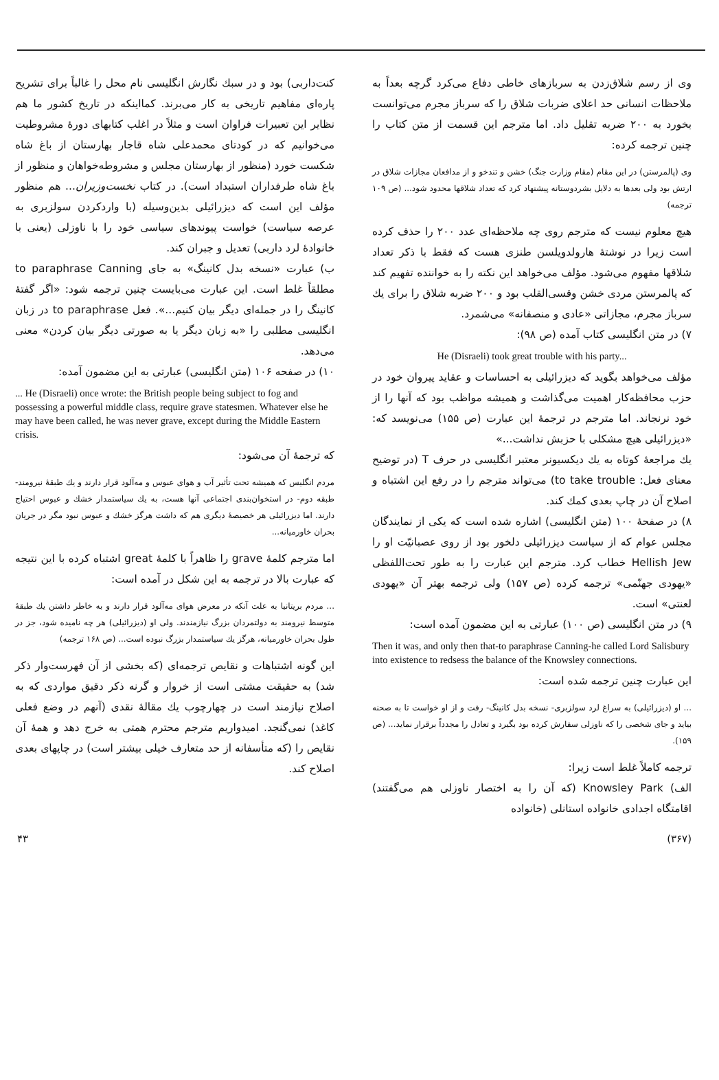وی از رسم شلاق‌زدن به سربازهای خاطی دفاع می‌کرد گرچه بعداً به ملاحظات انسانی حد اعلای ضربات شلاق را که سرباز مجرم می‌توانست بخورد به ۲۰۰ ضربه تقلیل داد. اما مترجم این قسمت از متن کتاب را چنین ترجمه کرده:
وی (پالمرستن) در این مقام (مقام وزارت جنگ) خشن و تندخو و از مدافعان مجازات شلاق در ارتش بود ولی بعدها به دلایل بشردوستانه پیشنهاد کرد که تعداد شلاقها محدود شود... (ص ۱۰۹ ترجمه)
هیچ معلوم نیست که مترجم روی چه ملاحظه‌ای عدد ۲۰۰ را حذف کرده است زیرا در نوشتهٔ هارولدویلسن طنزی هست که فقط با ذکر تعداد شلاقها مفهوم می‌شود. مؤلف می‌خواهد این نکته را به خواننده تفهیم کند که پالمرستن مردی خشن وقسی‌القلب بود و ۲۰۰ ضربه شلاق را برای یك سرباز مجرم، مجازاتی «عادی و منصفانه» می‌شمرد.
۷) در متن انگلیسی کتاب آمده (ص ۹۸):
He (Disraeli) took great trouble with his party...
مؤلف می‌خواهد بگوید که دیزرائیلی به احساسات و عقاید پیروان خود در حزب محافظه‌کار اهمیت می‌گذاشت و همیشه مواظب بود که آنها را از خود نرنجاند. اما مترجم در ترجمهٔ این عبارت (ص ۱۵۵) می‌نویسد که: «دیزرائیلی هیچ مشکلی با حزبش نداشت...»
یك مراجعهٔ کوتاه به یك دیکسیونر معتبر انگلیسی در حرف T (در توضیح معنای فعل: to take trouble) می‌تواند مترجم را در رفع این اشتباه و اصلاح آن در چاپ بعدی کمك کند.
۸) در صفحهٔ ۱۰۰ (متن انگلیسی) اشاره شده است که یکی از نمایندگان مجلس عوام که از سیاست دیزرائیلی دلخور بود از روی عصبانیّت او را Hellish Jew خطاب کرد. مترجم این عبارت را به طور تحت‌اللفظی «یهودی جهنّمی» ترجمه کرده (ص ۱۵۷) ولی ترجمه بهتر آن «یهودی لعنتی» است.
۹) در متن انگلیسی (ص ۱۰۰) عبارتی به این مضمون آمده است:
Then it was, and only then that-to paraphrase Canning-he called Lord Salisbury into existence to redsess the balance of the Knowsley connections.
این عبارت چنین ترجمه شده است:
... او (دیزرائیلی) به سراغ لرد سولزبری- نسخه بدل کانینگ- رفت و از او خواست تا به صحنه بیاید و جای شخصی را که ناوزلی سفارش کرده بود بگیرد و تعادل را مجدداً برقرار نماید... (ص ۱۵۹).
ترجمه کاملاً غلط است زیرا:
الف) Knowsley Park (که آن را به اختصار ناوزلی هم می‌گفتند) اقامتگاه اجدادی خانواده استانلی (خانواده
کنت‌داربی) بود و در سبك نگارش انگلیسی نام محل را غالباً برای تشریح پاره‌ای مفاهیم تاریخی به کار می‌برند. کمااینکه در تاریخ کشور ما هم نظایر این تعبیرات فراوان است و مثلاً در اغلب کتابهای دورهٔ مشروطیت می‌خوانیم که در کودتای محمدعلی شاه قاجار بهارستان از باغ شاه شکست خورد (منظور از بهارستان مجلس و مشروطه‌خواهان و منظور از باغ شاه طرفداران استبداد است). در کتاب نخست‌وزیران... هم منظور مؤلف این است که دیزرائیلی بدین‌وسیله (با واردکردن سولزبری به عرصه سیاست) خواست پیوندهای سیاسی خود را با ناوزلی (یعنی با خانوادهٔ لرد داربی) تعدیل و جبران کند.
ب) عبارت «نسخه بدل کانینگ» به جای to paraphrase Canning مطلقاً غلط است. این عبارت می‌بایست چنین ترجمه شود: «اگر گفتهٔ کانینگ را در جمله‌ای دیگر بیان کنیم...». فعل to paraphrase در زبان انگلیسی مطلبی را «به زبان دیگر یا به صورتی دیگر بیان کردن» معنی می‌دهد.
۱۰) در صفحه ۱۰۶ (متن انگلیسی) عبارتی به این مضمون آمده:
... He (Disraeli) once wrote: the British people being subject to fog and possessing a powerful middle class, require grave statesmen. Whatever else he may have been called, he was never grave, except during the Middle Eastern crisis.
که ترجمهٔ آن می‌شود:
مردم انگلیس که همیشه تحت تأثیر آب و هوای عبوس و مه‌آلود قرار دارند و یك طبقهٔ نیرومند- طبقه دوم- در استخوان‌بندی اجتماعی آنها هست، به یك سیاستمدار خشك و عبوس احتیاج دارند. اما دیزرائیلی هر خصیصهٔ دیگری هم که داشت هرگز خشك و عبوس نبود مگر در جریان بحران خاورمیانه...
اما مترجم کلمهٔ grave را ظاهراً با کلمهٔ great اشتباه کرده با این نتیجه که عبارت بالا در ترجمه به این شکل در آمده است:
... مردم بریتانیا به علت آنکه در معرض هوای مه‌آلود قرار دارند و به خاطر داشتن یك طبقهٔ متوسط نیرومند به دولتمردان بزرگ نیازمندند. ولی او (دیزرائیلی) هر چه نامیده شود، جز در طول بحران خاورمیانه، هرگز یك سیاستمدار بزرگ نبوده است... (ص ۱۶۸ ترجمه)
این گونه اشتباهات و نقایص ترجمه‌ای (که بخشی از آن فهرست‌وار ذکر شد) به حقیقت مشتی است از خروار و گرنه ذکر دقیق مواردی که به اصلاح نیازمند است در چهارچوب یك مقالهٔ نقدی (آنهم در وضع فعلی کاغذ) نمی‌گنجد. امیدواریم مترجم محترم همتی به خرج دهد و همهٔ آن نقایص را (که متأسفانه از حد متعارف خیلی بیشتر است) در چاپهای بعدی اصلاح کند.
۴۳ (۳۶۷)